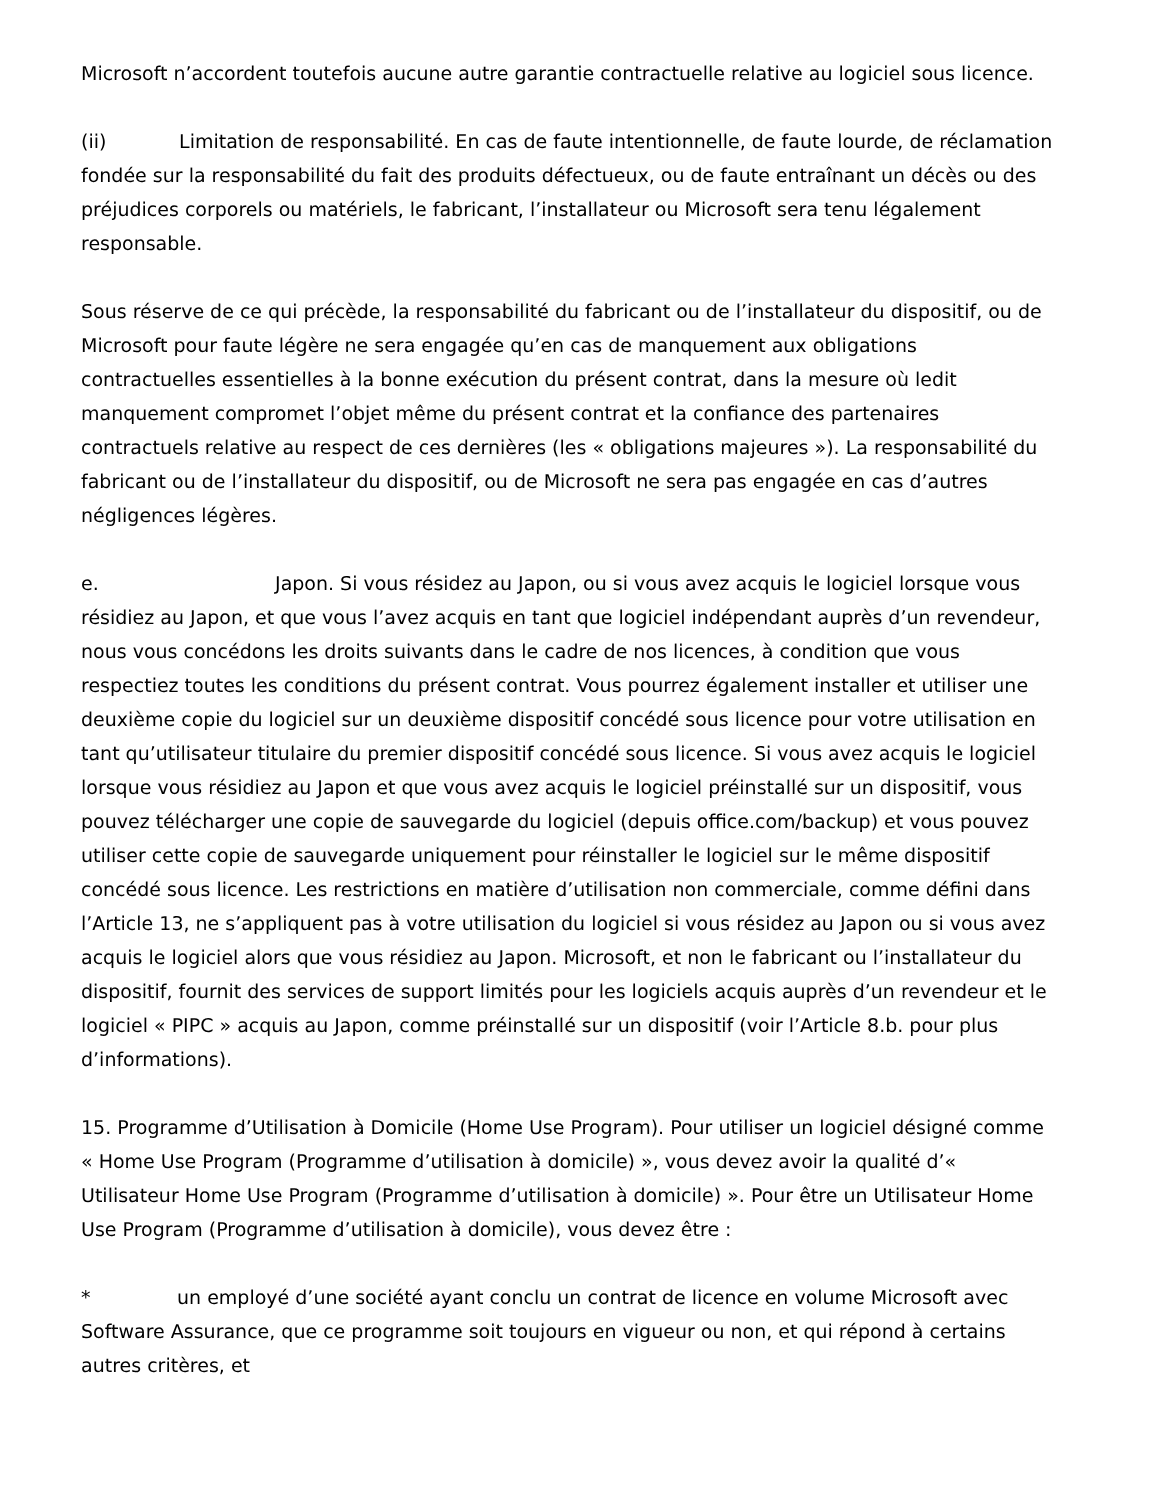Microsoft n’accordent toutefois aucune autre garantie contractuelle relative au logiciel sous licence.
(ii) Limitation de responsabilité. En cas de faute intentionnelle, de faute lourde, de réclamation fondée sur la responsabilité du fait des produits défectueux, ou de faute entraînant un décès ou des préjudices corporels ou matériels, le fabricant, l’installateur ou Microsoft sera tenu légalement responsable.
Sous réserve de ce qui précède, la responsabilité du fabricant ou de l’installateur du dispositif, ou de Microsoft pour faute légère ne sera engagée qu’en cas de manquement aux obligations contractuelles essentielles à la bonne exécution du présent contrat, dans la mesure où ledit manquement compromet l’objet même du présent contrat et la confiance des partenaires contractuels relative au respect de ces dernières (les « obligations majeures »). La responsabilité du fabricant ou de l’installateur du dispositif, ou de Microsoft ne sera pas engagée en cas d’autres négligences légères.
e. Japon. Si vous résidez au Japon, ou si vous avez acquis le logiciel lorsque vous résidiez au Japon, et que vous l’avez acquis en tant que logiciel indépendant auprès d’un revendeur, nous vous concédons les droits suivants dans le cadre de nos licences, à condition que vous respectiez toutes les conditions du présent contrat. Vous pourrez également installer et utiliser une deuxième copie du logiciel sur un deuxième dispositif concédé sous licence pour votre utilisation en tant qu’utilisateur titulaire du premier dispositif concédé sous licence. Si vous avez acquis le logiciel lorsque vous résidiez au Japon et que vous avez acquis le logiciel préinstallé sur un dispositif, vous pouvez télécharger une copie de sauvegarde du logiciel (depuis office.com/backup) et vous pouvez utiliser cette copie de sauvegarde uniquement pour réinstaller le logiciel sur le même dispositif concédé sous licence. Les restrictions en matière d’utilisation non commerciale, comme défini dans l’Article 13, ne s’appliquent pas à votre utilisation du logiciel si vous résidez au Japon ou si vous avez acquis le logiciel alors que vous résidiez au Japon. Microsoft, et non le fabricant ou l’installateur du dispositif, fournit des services de support limités pour les logiciels acquis auprès d’un revendeur et le logiciel « PIPC » acquis au Japon, comme préinstallé sur un dispositif (voir l’Article 8.b. pour plus d’informations).
15. Programme d’Utilisation à Domicile (Home Use Program). Pour utiliser un logiciel désigné comme « Home Use Program (Programme d’utilisation à domicile) », vous devez avoir la qualité d’« Utilisateur Home Use Program (Programme d’utilisation à domicile) ». Pour être un Utilisateur Home Use Program (Programme d’utilisation à domicile), vous devez être :
* un employé d’une société ayant conclu un contrat de licence en volume Microsoft avec Software Assurance, que ce programme soit toujours en vigueur ou non, et qui répond à certains autres critères, et